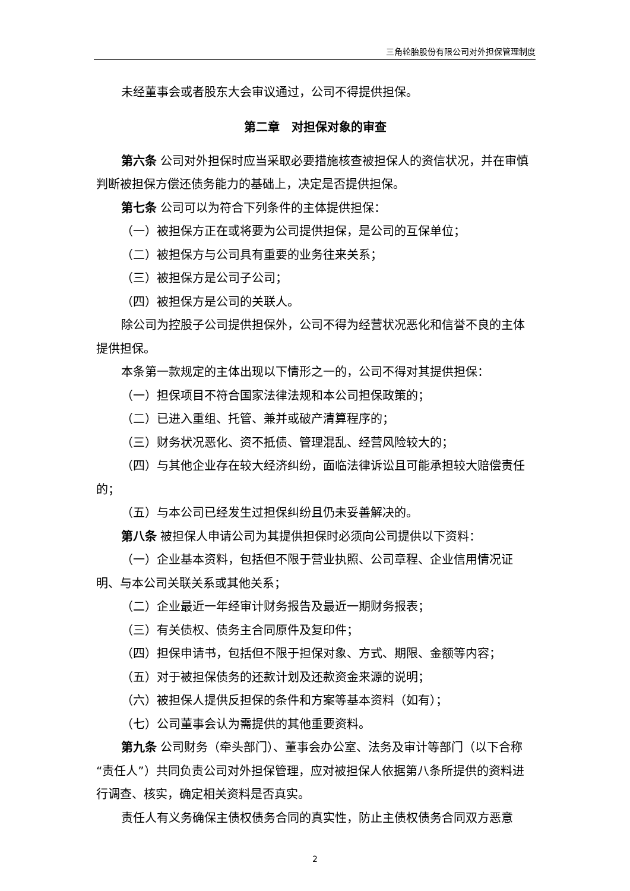三角轮胎股份有限公司对外担保管理制度
未经董事会或者股东大会审议通过，公司不得提供担保。
第二章　对担保对象的审查
第六条 公司对外担保时应当采取必要措施核查被担保人的资信状况，并在审慎判断被担保方偿还债务能力的基础上，决定是否提供担保。
第七条 公司可以为符合下列条件的主体提供担保：
（一）被担保方正在或将要为公司提供担保，是公司的互保单位；
（二）被担保方与公司具有重要的业务往来关系；
（三）被担保方是公司子公司；
（四）被担保方是公司的关联人。
除公司为控股子公司提供担保外，公司不得为经营状况恶化和信誉不良的主体提供担保。
本条第一款规定的主体出现以下情形之一的，公司不得对其提供担保：
（一）担保项目不符合国家法律法规和本公司担保政策的；
（二）已进入重组、托管、兼并或破产清算程序的；
（三）财务状况恶化、资不抵债、管理混乱、经营风险较大的；
（四）与其他企业存在较大经济纠纷，面临法律诉讼且可能承担较大赔偿责任的；
（五）与本公司已经发生过担保纠纷且仍未妥善解决的。
第八条 被担保人申请公司为其提供担保时必须向公司提供以下资料：
（一）企业基本资料，包括但不限于营业执照、公司章程、企业信用情况证明、与本公司关联关系或其他关系；
（二）企业最近一年经审计财务报告及最近一期财务报表；
（三）有关债权、债务主合同原件及复印件；
（四）担保申请书，包括但不限于担保对象、方式、期限、金额等内容；
（五）对于被担保债务的还款计划及还款资金来源的说明；
（六）被担保人提供反担保的条件和方案等基本资料（如有）；
（七）公司董事会认为需提供的其他重要资料。
第九条 公司财务（牵头部门）、董事会办公室、法务及审计等部门（以下合称“责任人”）共同负责公司对外担保管理，应对被担保人依据第八条所提供的资料进行调查、核实，确定相关资料是否真实。
责任人有义务确保主债权债务合同的真实性，防止主债权债务合同双方恶意
2